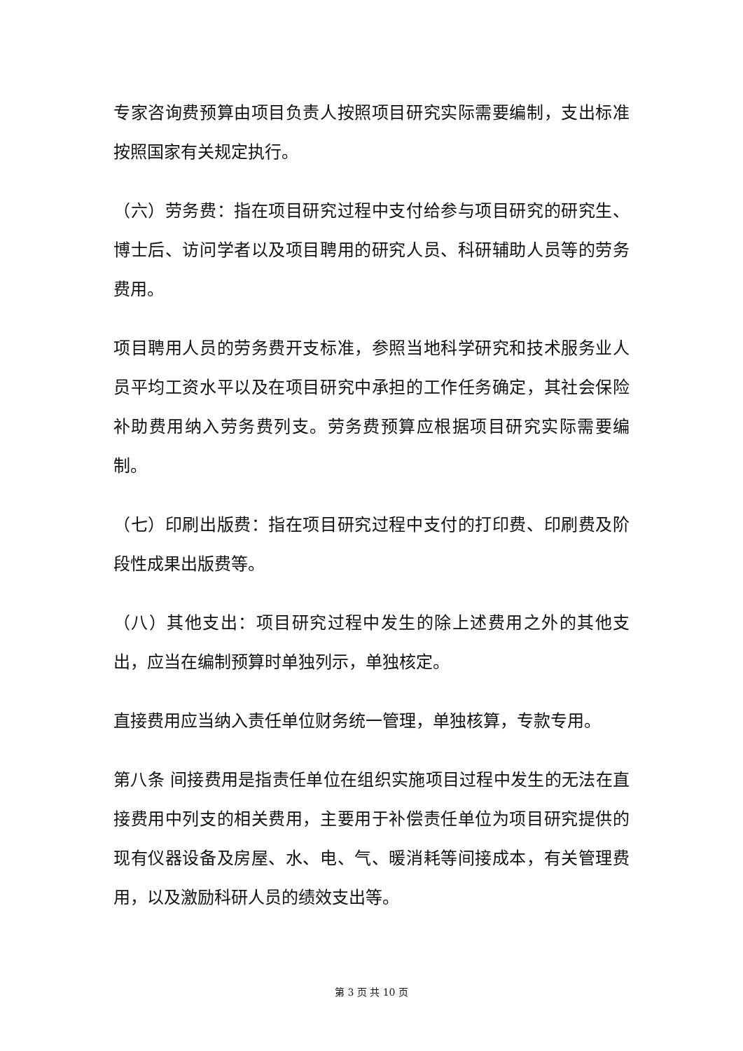专家咨询费预算由项目负责人按照项目研究实际需要编制，支出标准按照国家有关规定执行。
（六）劳务费：指在项目研究过程中支付给参与项目研究的研究生、博士后、访问学者以及项目聘用的研究人员、科研辅助人员等的劳务费用。
项目聘用人员的劳务费开支标准，参照当地科学研究和技术服务业人员平均工资水平以及在项目研究中承担的工作任务确定，其社会保险补助费用纳入劳务费列支。劳务费预算应根据项目研究实际需要编制。
（七）印刷出版费：指在项目研究过程中支付的打印费、印刷费及阶段性成果出版费等。
（八）其他支出：项目研究过程中发生的除上述费用之外的其他支出，应当在编制预算时单独列示，单独核定。
直接费用应当纳入责任单位财务统一管理，单独核算，专款专用。
第八条 间接费用是指责任单位在组织实施项目过程中发生的无法在直接费用中列支的相关费用，主要用于补偿责任单位为项目研究提供的现有仪器设备及房屋、水、电、气、暖消耗等间接成本，有关管理费用，以及激励科研人员的绩效支出等。
第 3 页 共 10 页